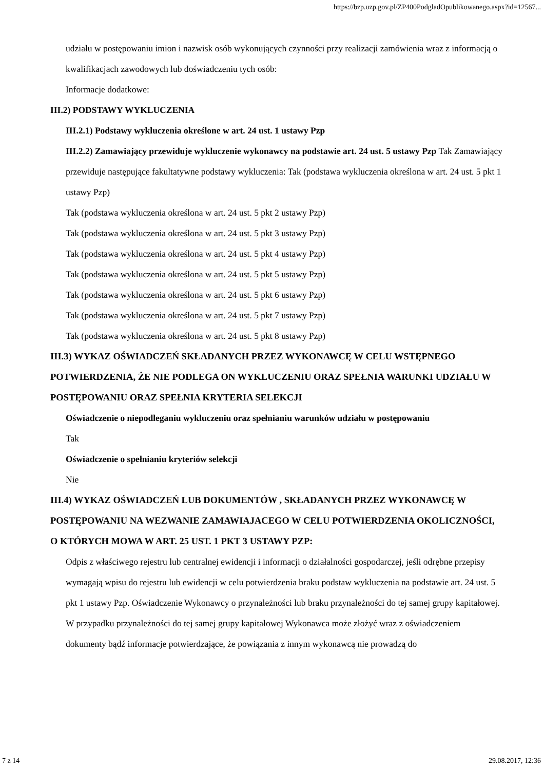https://bzp.uzp.gov.pl/ZP400PodgladOpublikowanego.aspx?id=12567...
udziału w postępowaniu imion i nazwisk osób wykonujących czynności przy realizacji zamówienia wraz z informacją o kwalifikacjach zawodowych lub doświadczeniu tych osób:
Informacje dodatkowe:
III.2) PODSTAWY WYKLUCZENIA
III.2.1) Podstawy wykluczenia określone w art. 24 ust. 1 ustawy Pzp
III.2.2) Zamawiający przewiduje wykluczenie wykonawcy na podstawie art. 24 ust. 5 ustawy Pzp Tak Zamawiający przewiduje następujące fakultatywne podstawy wykluczenia: Tak (podstawa wykluczenia określona w art. 24 ust. 5 pkt 1 ustawy Pzp)
Tak (podstawa wykluczenia określona w art. 24 ust. 5 pkt 2 ustawy Pzp)
Tak (podstawa wykluczenia określona w art. 24 ust. 5 pkt 3 ustawy Pzp)
Tak (podstawa wykluczenia określona w art. 24 ust. 5 pkt 4 ustawy Pzp)
Tak (podstawa wykluczenia określona w art. 24 ust. 5 pkt 5 ustawy Pzp)
Tak (podstawa wykluczenia określona w art. 24 ust. 5 pkt 6 ustawy Pzp)
Tak (podstawa wykluczenia określona w art. 24 ust. 5 pkt 7 ustawy Pzp)
Tak (podstawa wykluczenia określona w art. 24 ust. 5 pkt 8 ustawy Pzp)
III.3) WYKAZ OŚWIADCZEŃ SKŁADANYCH PRZEZ WYKONAWCĘ W CELU WSTĘPNEGO POTWIERDZENIA, ŻE NIE PODLEGA ON WYKLUCZENIU ORAZ SPEŁNIA WARUNKI UDZIAŁU W POSTĘPOWANIU ORAZ SPEŁNIA KRYTERIA SELEKCJI
Oświadczenie o niepodleganiu wykluczeniu oraz spełnianiu warunków udziału w postępowaniu
Tak
Oświadczenie o spełnianiu kryteriów selekcji
Nie
III.4) WYKAZ OŚWIADCZEŃ LUB DOKUMENTÓW , SKŁADANYCH PRZEZ WYKONAWCĘ W POSTĘPOWANIU NA WEZWANIE ZAMAWIAJACEGO W CELU POTWIERDZENIA OKOLICZNOŚCI, O KTÓRYCH MOWA W ART. 25 UST. 1 PKT 3 USTAWY PZP:
Odpis z właściwego rejestru lub centralnej ewidencji i informacji o działalności gospodarczej, jeśli odrębne przepisy wymagają wpisu do rejestru lub ewidencji w celu potwierdzenia braku podstaw wykluczenia na podstawie art. 24 ust. 5 pkt 1 ustawy Pzp. Oświadczenie Wykonawcy o przynależności lub braku przynależności do tej samej grupy kapitałowej. W przypadku przynależności do tej samej grupy kapitałowej Wykonawca może złożyć wraz z oświadczeniem dokumenty bądź informacje potwierdzające, że powiązania z innym wykonawcą nie prowadzą do
7 z 14 29.08.2017, 12:36